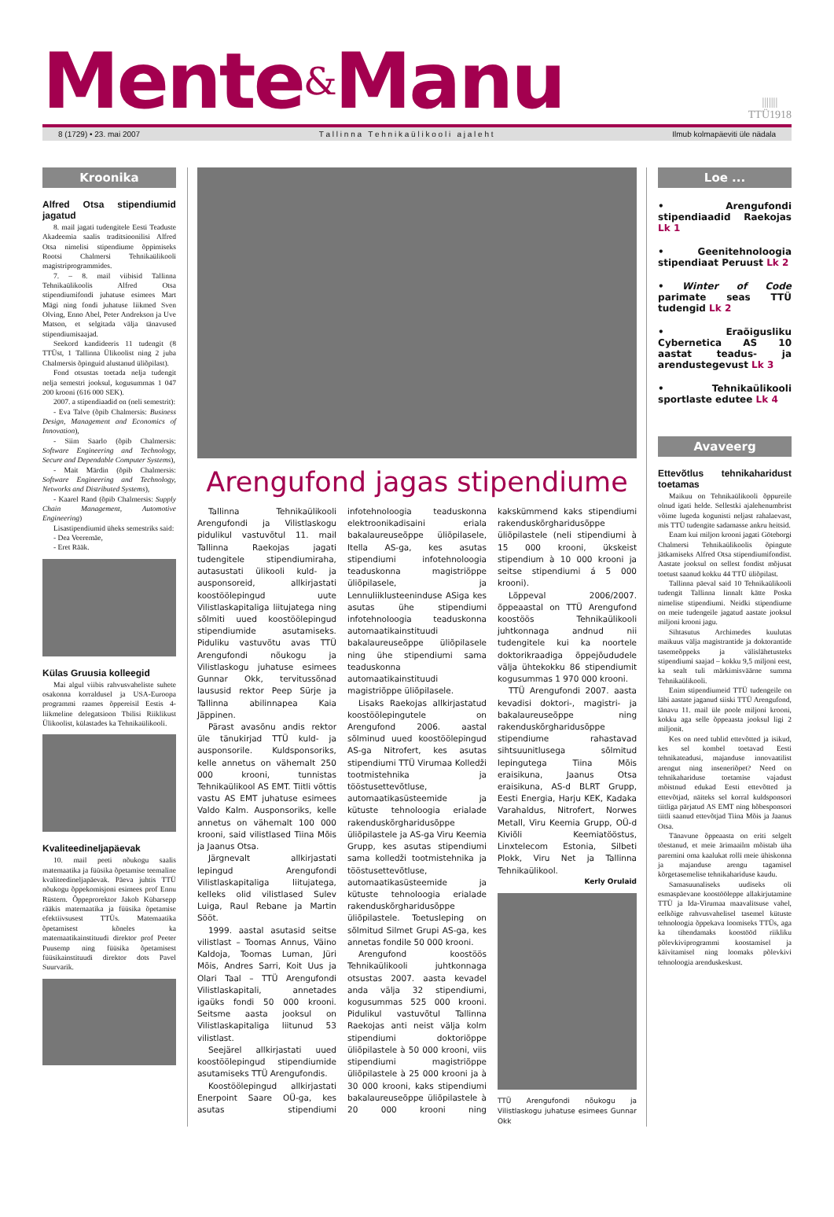Mente&Manu
|||||||
TTÜ1918
8 (1729) • 23. mai 2007 T a l l i n n a T e h n i k a ü l i k o o l i a j a l e h t Ilmub kolmapäeviti üle nädala
Kroonika
Alfred Otsa stipendiumid jagatud
8. mail jagati tudengitele Eesti Teaduste Akadeemia saalis traditsioonilisi Alfred Otsa nimelisi stipendiume õppimiseks Rootsi Chalmersi Tehnikaülikooli magistriprogrammides.
7. – 8. mail viibisid Tallinna Tehnikaülikoolis Alfred Otsa stipendiumifondi juhatuse esimees Mart Mägi ning fondi juhatuse liikmed Sven Olving, Enno Abel, Peter Andrekson ja Uve Matson, et selgitada välja tänavused stipendiumisaajad.
Seekord kandideeris 11 tudengit (8 TTÜst, 1 Tallinna Ülikoolist ning 2 juba Chalmersis õpinguid alustanud üliõpilast).
Fond otsustas toetada nelja tudengit nelja semestri jooksul, kogusummas 1 047 200 krooni (616 000 SEK).
2007. a stipendiaadid on (neli semestrit):
- Eva Talve (õpib Chalmersis: Business Design, Management and Economics of Innovation),
- Siim Saarlo (õpib Chalmersis: Software Engineering and Technology, Secure and Dependable Computer Systems),
- Mait Märdin (õpib Chalmersis: Software Engineering and Technology, Networks and Distributed Systems),
- Kaarel Rand (õpib Chalmersis: Supply Chain Management, Automotive Engineering)
Lisastipendiumid üheks semestriks said:
- Dea Veeremäe,
- Eret Rääk.
Külas Gruusia kolleegid
Mai algul viibis rahvusvaheliste suhete osakonna korraldusel ja USA-Euroopa programmi raames õppereisil Eestis 4-liikmeline delegatsioon Tbilisi Riiklikust Ülikoolist, külastades ka Tehnikaülikooli.
Kvaliteedineljapäevak
10. mail peeti nõukogu saalis matemaatika ja füüsika õpetamise teemaline kvaliteedineljapäevak. Päeva juhtis TTÜ nõukogu õppekomisjoni esimees prof Ennu Rüstern. Õppeprorektor Jakob Kübarsepp rääkis matemaatika ja füüsika õpetamise efektiivsusest TTÜs. Matemaatika õpetamisest kõneles ka matemaatikainstituudi direktor prof Peeter Puusemp ning füüsika õpetamisest füüsikainstituudi direktor dots Pavel Suurvarik.
Arengufond jagas stipendiume
Tallinna Tehnikaülikooli Arengufondi ja Vilistlaskogu pidulikul vastuvõtul 11. mail Tallinna Raekojas jagati tudengitele stipendiumiraha, autasustati ülikooli kuld- ja ausponsoreid, allkirjastati koostöölepingud uute Vilistlaskapitaliga liitujatega ning sõlmiti uued koostöölepingud stipendiumide asutamiseks. Piduliku vastuvõtu avas TTÜ Arengufondi nõukogu ja Vilistlaskogu juhatuse esimees Gunnar Okk, tervitussõnad laususid rektor Peep Sürje ja Tallinna abilinnapea Kaia Jäppinen.
Pärast avasõnu andis rektor üle tänukirjad TTÜ kuld- ja ausponsorile. Kuldsponsoriks, kelle annetus on vähemalt 250 000 krooni, tunnistas Tehnikaülikool AS EMT. Tiitli võttis vastu AS EMT juhatuse esimees Valdo Kalm. Ausponsoriks, kelle annetus on vähemalt 100 000 krooni, said vilistlased Tiina Mõis ja Jaanus Otsa.
Järgnevalt allkirjastati lepingud Arengufondi Vilistlaskapitaliga liitujatega, kelleks olid vilistlased Sulev Luiga, Raul Rebane ja Martin Sööt.
1999. aastal asutasid seitse vilistlast – Toomas Annus, Väino Kaldoja, Toomas Luman, Jüri Mõis, Andres Sarri, Koit Uus ja Olari Taal – TTÜ Arengufondi Vilistlaskapitali, annetades igaüks fondi 50 000 krooni. Seitsme aasta jooksul on Vilistlaskapitaliga liitunud 53 vilistlast.
Seejärel allkirjastati uued koostöölepingud stipendiumide asutamiseks TTÜ Arengufondis.
Koostöölepingud allkirjastati Enerpoint Saare OÜ-ga, kes asutas stipendiumi infotehnoloogia teaduskonna elektroonikadisaini eriala bakalaureuseõppe üliõpilasele, Itella AS-ga, kes asutas stipendiumi infotehnoloogia teaduskonna magistriõppe üliõpilasele, ja Lennuliiklusteeninduse ASiga kes asutas ühe stipendiumi infotehnoloogia teaduskonna automaatikainstituudi bakalaureuseõppe üliõpilasele ning ühe stipendiumi sama teaduskonna automaatikainstituudi magistriõppe üliõpilasele.
Lisaks Raekojas allkirjastatud koostöölepingutele on Arengufond 2006. aastal sõlminud uued koostöölepingud AS-ga Nitrofert, kes asutas stipendiumi TTÜ Virumaa Kolledži tootmistehnika ja tööstusettevõtluse, automaatikasüsteemide ja kütuste tehnoloogia erialade rakenduskõrgharidusõppe üliõpilastele ja AS-ga Viru Keemia Grupp, kes asutas stipendiumi sama kolledži tootmistehnika ja tööstusettevõtluse, automaatikasüsteemide ja kütuste tehnoloogia erialade rakenduskõrgharidusõppe üliõpilastele. Toetusleping on sõlmitud Silmet Grupi AS-ga, kes annetas fondile 50 000 krooni.
Arengufond koostöös Tehnikaülikooli juhtkonnaga otsustas 2007. aasta kevadel anda välja 32 stipendiumi, kogusummas 525 000 krooni. Pidulikul vastuvõtul Tallinna Raekojas anti neist välja kolm stipendiumi doktoriõppe üliõpilastele à 50 000 krooni, viis stipendiumi magistriõppe üliõpilastele à 25 000 krooni ja à 30 000 krooni, kaks stipendiumi bakalaureuseõppe üliõpilastele à 20 000 krooni ning kakskümmend kaks stipendiumi rakenduskõrgharidusõppe üliõpilastele (neli stipendiumi à 15 000 krooni, ükskeist stipendium à 10 000 krooni ja seitse stipendiumi á 5 000 krooni).
Lõppeval 2006/2007. õppeaastal on TTÜ Arengufond koostöös Tehnikaülikooli juhtkonnaga andnud nii tudengitele kui ka noortele doktorikraadiga õppejõududele välja ühtekokku 86 stipendiumit kogusummas 1 970 000 krooni.
TTÜ Arengufondi 2007. aasta kevadisi doktori-, magistri- ja bakalaureuseõppe ning rakenduskõrgharidusõppe stipendiume rahastavad sihtsuunitlusega sõlmitud lepingutega Tiina Mõis eraisikuna, Jaanus Otsa eraisikuna, AS-d BLRT Grupp, Eesti Energia, Harju KEK, Kadaka Varahaldus, Nitrofert, Norwes Metall, Viru Keemia Grupp, OÜ-d Kiviõli Keemiatööstus, Linxtelecom Estonia, Silbeti Plokk, Viru Net ja Tallinna Tehnikaülikool.
Kerly Orulaid
TTÜ Arengufondi nõukogu ja Vilistlaskogu juhatuse esimees Gunnar Okk
Loe ...
• Arengufondi stipendiaadid Raekojas Lk 1
• Geenitehnoloogia stipendiaat Peruust Lk 2
• Winter of Code parimate seas TTÜ tudengid Lk 2
• Eraõigusliku Cybernetica AS 10 aastat teadus- ja arendustegevust Lk 3
• Tehnikaülikooli sportlaste edutee Lk 4
Avaveerg
Ettevõtlus tehnikaharidust toetamas
Maikuu on Tehnikaülikooli õppureile olnud igati helde. Sellestki ajalehenumbrist võime lugeda kogunisti neljast rahalaevast, mis TTÜ tudengite sadamasse ankru heitsid.
Enam kui miljon krooni jagati Göteborgi Chalmersi Tehnikaülikoolis õpingute jätkamiseks Alfred Otsa stipendiumifondist. Aastate jooksul on sellest fondist mõjusat toetust saanud kokku 44 TTÜ üliõpilast.
Tallinna päeval said 10 Tehnikaülikooli tudengit Tallinna linnalt kätte Poska nimelise stipendiumi. Neidki stipendiume on meie tudengeile jagatud aastate jooksul miljoni krooni jagu.
Sihtasutus Archimedes kuulutas maikuus välja magistrantide ja doktorantide tasemeõppeks ja välislähetusteks stipendiumi saajad – kokku 9,5 miljoni eest, ka sealt tuli märkimisväärne summa Tehnikaülikooli.
Enim stipendiumeid TTÜ tudengeile on läbi aastate jaganud siiski TTÜ Arengufond, tänavu 11. mail üle poole miljoni krooni, kokku aga selle õppeaasta jooksul ligi 2 miljonit.
Kes on need tublid ettevõtted ja isikud, kes sel kombel toetavad Eesti tehnikateadusi, majanduse innovaatilist arengut ning inseneriõpet? Need on tehnikahariduse toetamise vajadust mõistnud edukad Eesti ettevõtted ja ettevõtjad, näiteks sel korral kuldsponsori tiitliga pärjatud AS EMT ning hõbesponsori tiitli saanud ettevõtjad Tiina Mõis ja Jaanus Otsa.
Tänavune õppeaasta on eriti selgelt tõestanud, et meie ärimaailm mõistab üha paremini oma kaalukat rolli meie ühiskonna ja majanduse arengu tagamisel kõrgetasemelise tehnikahariduse kaudu.
Samasuunaliseks uudiseks oli esmaspäevane koostööleppe allakirjutamine TTÜ ja Ida-Virumaa maavalitsuse vahel, eelkõige rahvusvahelisel tasemel kütuste tehnoloogia õppekava loomiseks TTÜs, aga ka tihendamaks koostööd riikliku põlevkiviprogrammi koostamisel ja käivitamisel ning loomaks põlevkivi tehnoloogia arenduskeskust.